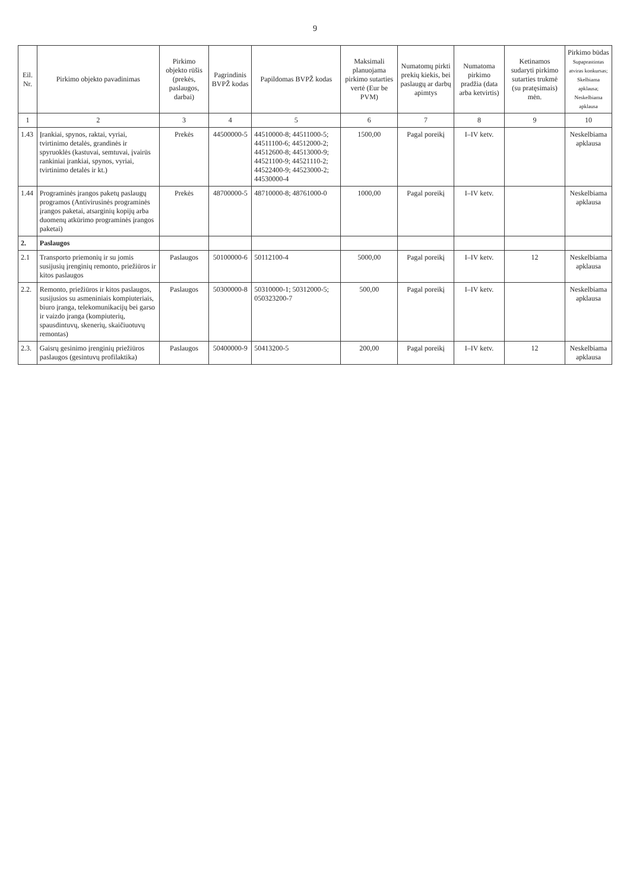9
| Eil. Nr. | Pirkimo objekto pavadinimas | Pirkimo objekto rūšis (prekės, paslaugos, darbai) | Pagrindinis BVPŽ kodas | Papildomas BVPŽ kodas | Maksimali planuojama pirkimo sutarties vertė (Eur be PVM) | Numatomų pirkti prekių kiekis, bei paslaugų ar darbų apimtys | Numatoma pirkimo pradžia (data arba ketvirtis) | Ketinamos sudaryti pirkimo sutarties trukmė (su pratęsimais) mėn. | Pirkimo būdas Supaprastintas atviras konkursas; Skelbiama apklausa; Neskelbiama apklausa |
| --- | --- | --- | --- | --- | --- | --- | --- | --- | --- |
| 1 | 2 | 3 | 4 | 5 | 6 | 7 | 8 | 9 | 10 |
| 1.43 | Įrankiai, spynos, raktai, vyriai, tvirtinimo detalės, grandinės ir spyruoklės (kastuvai, semtuvai, įvairūs rankiniai įrankiai, spynos, vyriai, tvirtinimo detalės ir kt.) | Prekės | 44500000-5 | 44510000-8; 44511000-5; 44511100-6; 44512000-2; 44512600-8; 44513000-9; 44521100-9; 44521110-2; 44522400-9; 44523000-2; 44530000-4 | 1500,00 | Pagal poreikį | I–IV ketv. | | Neskelbiama apklausa |
| 1.44 | Programinės įrangos paketų paslaugų programos (Antivirusinės programinės įrangos paketai, atsarginių kopijų arba duomenų atkūrimo programinės įrangos paketai) | Prekės | 48700000-5 | 48710000-8; 48761000-0 | 1000,00 | Pagal poreikį | I–IV ketv. | | Neskelbiama apklausa |
| 2. | Paslaugos | | | | | | | | |
| 2.1 | Transporto priemonių ir su jomis susijusių įrenginių remonto, priežiūros ir kitos paslaugos | Paslaugos | 50100000-6 | 50112100-4 | 5000,00 | Pagal poreikį | I–IV ketv. | 12 | Neskelbiama apklausa |
| 2.2. | Remonto, priežiūros ir kitos paslaugos, susijusios su asmeniniais kompiuteriais, biuro įranga, telekomunikacijų bei garso ir vaizdo įranga (kompiuterių, spausdintuvų, skenerių, skaičiuotuvų remontas) | Paslaugos | 50300000-8 | 50310000-1; 50312000-5; 050323200-7 | 500,00 | Pagal poreikį | I–IV ketv. | | Neskelbiama apklausa |
| 2.3. | Gaisrų gesinimo įrenginių priežiūros paslaugos (gesintuvų profilaktika) | Paslaugos | 50400000-9 | 50413200-5 | 200,00 | Pagal poreikį | I–IV ketv. | 12 | Neskelbiama apklausa |